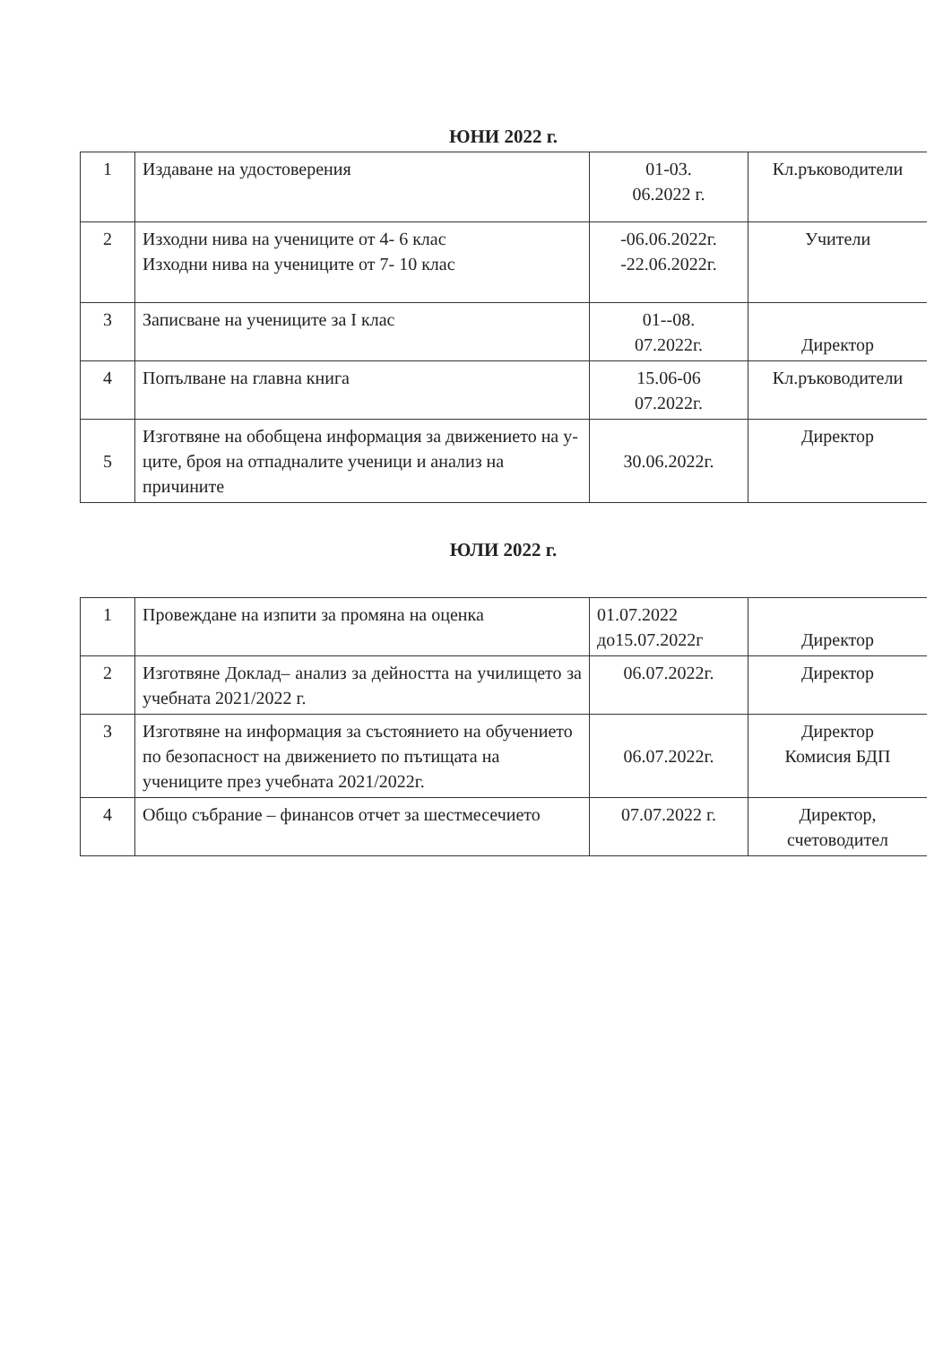ЮНИ 2022 г.
| 1 | Издаване на удостоверения | 01-03. 06.2022 г. | Кл.ръководители |
| 2 | Изходни нива на учениците от 4- 6 клас Изходни нива на учениците от 7- 10 клас | -06.06.2022г. -22.06.2022г. | Учители |
| 3 | Записване на учениците за I клас | 01--08. 07.2022г. | Директор |
| 4 | Попълване на главна книга | 15.06-06 07.2022г. | Кл.ръководители |
| 5 | Изготвяне на обобщена информация за движението на у-ците, броя на отпадналите ученици и анализ на причините | 30.06.2022г. | Директор |
ЮЛИ 2022 г.
| 1 | Провеждане на изпити за промяна на оценка | 01.07.2022 до15.07.2022г | Директор |
| 2 | Изготвяне Доклад– анализ за дейността на училището за учебната 2021/2022 г. | 06.07.2022г. | Директор |
| 3 | Изготвяне на информация за състоянието на обучението по безопасност на движението по пътищата на учениците през учебната 2021/2022г. | 06.07.2022г. | Директор Комисия БДП |
| 4 | Общо събрание – финансов отчет за шестмесечието | 07.07.2022 г. | Директор, счетоводител |